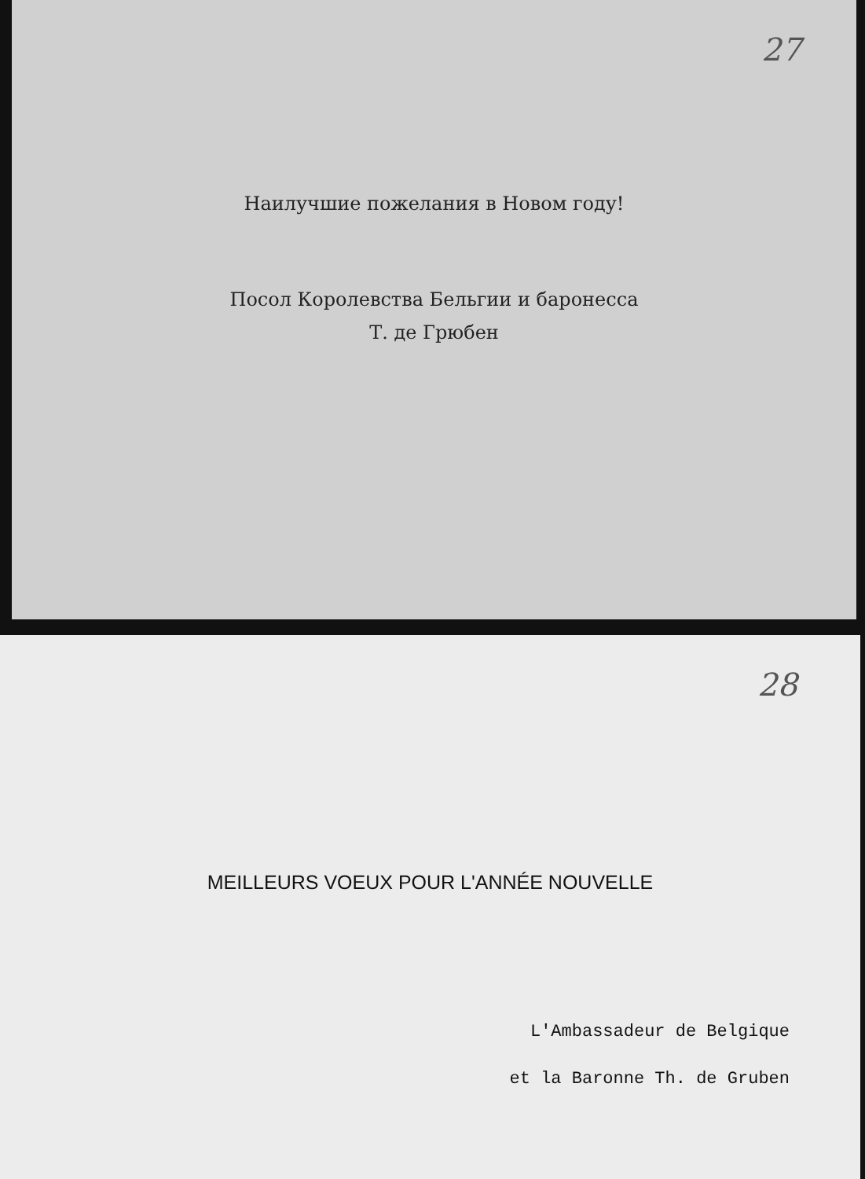27
Наилучшие пожелания в Новом году!
Посол Королевства Бельгии и баронесса
Т. де Грюбен
28
MEILLEURS VOEUX POUR L'ANNÉE NOUVELLE
L'Ambassadeur de Belgique
et la Baronne Th. de Gruben